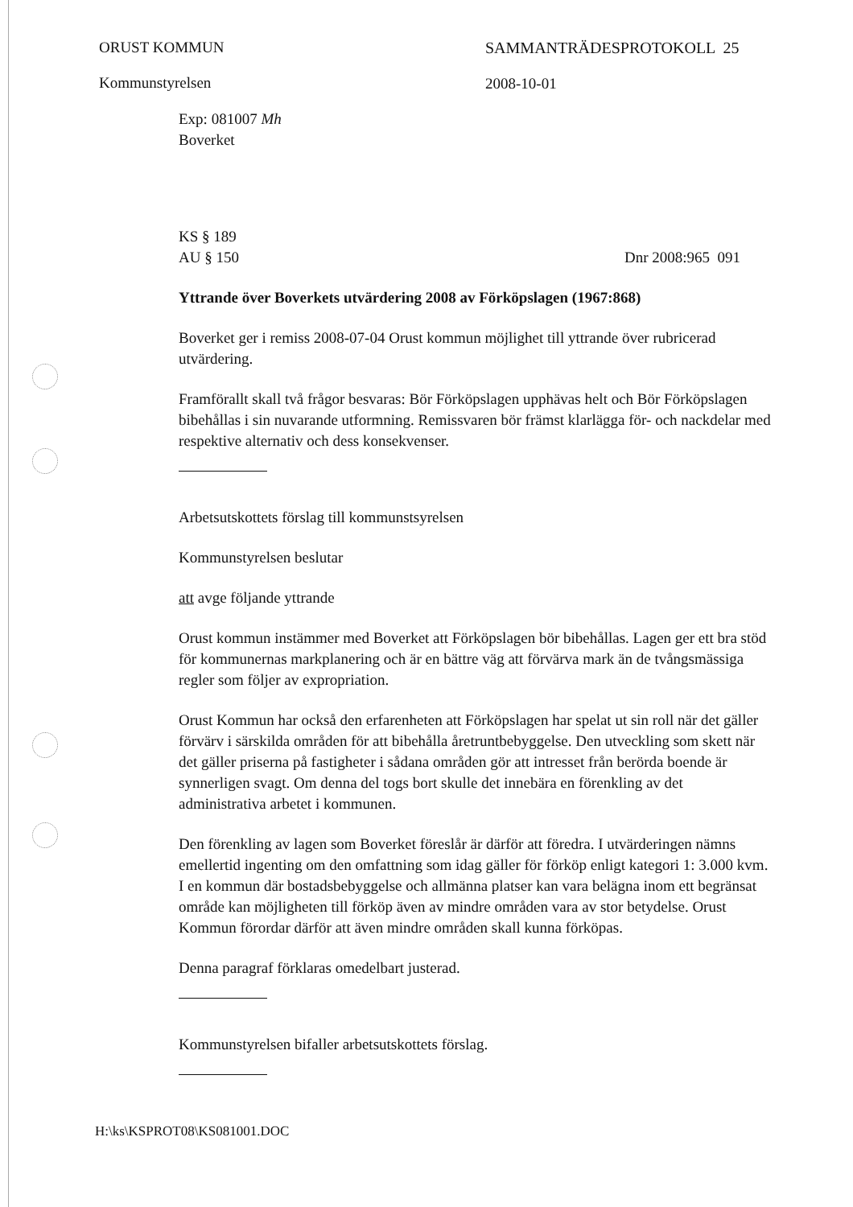ORUST KOMMUN
Kommunstyrelsen
SAMMANTRÄDESPROTOKOLL 25
2008-10-01
Exp: 081007 Mh
Boverket
KS § 189
AU § 150 Dnr 2008:965 091
Yttrande över Boverkets utvärdering 2008 av Förköpslagen (1967:868)
Boverket ger i remiss 2008-07-04 Orust kommun möjlighet till yttrande över rubricerad utvärdering.
Framförallt skall två frågor besvaras: Bör Förköpslagen upphävas helt och Bör Förköpslagen bibehållas i sin nuvarande utformning. Remissvaren bör främst klarlägga för- och nackdelar med respektive alternativ och dess konsekvenser.
Arbetsutskottets förslag till kommunstsyrelsen
Kommunstyrelsen beslutar
att avge följande yttrande
Orust kommun instämmer med Boverket att Förköpslagen bör bibehållas. Lagen ger ett bra stöd för kommunernas markplanering och är en bättre väg att förvärva mark än de tvångsmässiga regler som följer av expropriation.
Orust Kommun har också den erfarenheten att Förköpslagen har spelat ut sin roll när det gäller förvärv i särskilda områden för att bibehålla åretruntbebyggelse. Den utveckling som skett när det gäller priserna på fastigheter i sådana områden gör att intresset från berörda boende är synnerligen svagt. Om denna del togs bort skulle det innebära en förenkling av det administrativa arbetet i kommunen.
Den förenkling av lagen som Boverket föreslår är därför att föredra. I utvärderingen nämns emellertid ingenting om den omfattning som idag gäller för förköp enligt kategori 1: 3.000 kvm. I en kommun där bostadsbebyggelse och allmänna platser kan vara belägna inom ett begränsat område kan möjligheten till förköp även av mindre områden vara av stor betydelse. Orust Kommun förordar därför att även mindre områden skall kunna förköpas.
Denna paragraf förklaras omedelbart justerad.
Kommunstyrelsen bifaller arbetsutskottets förslag.
H:\ks\KSPROT08\KS081001.DOC